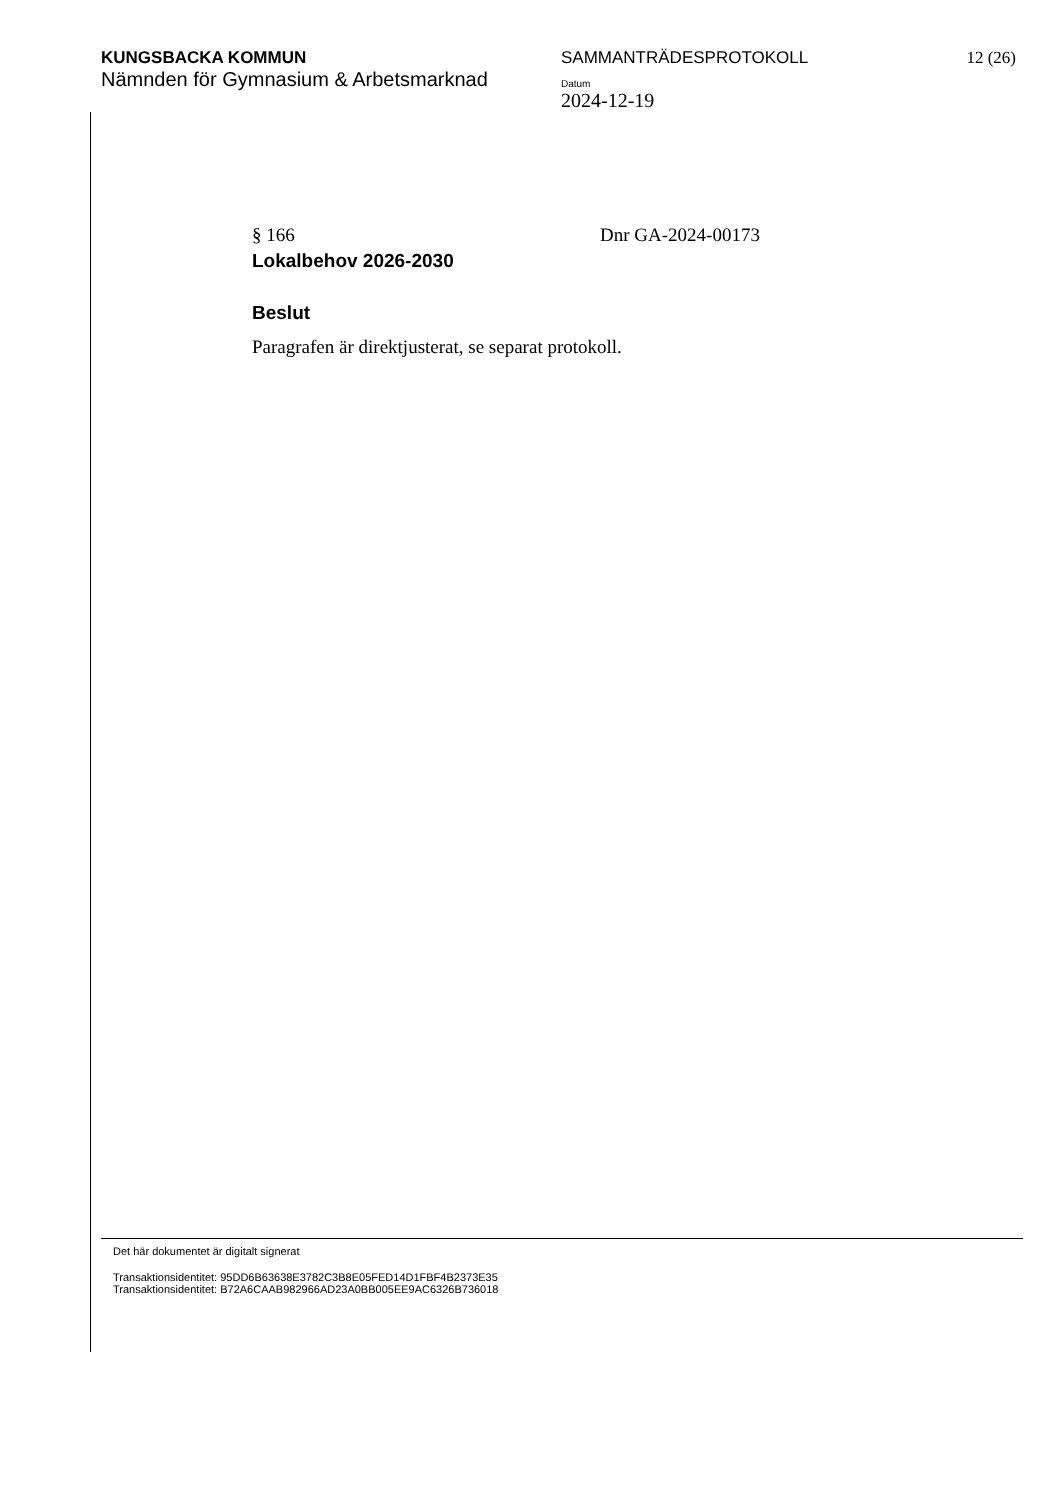KUNGSBACKA KOMMUN
Nämnden för Gymnasium & Arbetsmarknad
SAMMANTRÄDESPROTOKOLL
Datum
2024-12-19
12 (26)
§ 166 Dnr GA-2024-00173
Lokalbehov 2026-2030
Beslut
Paragrafen är direktjusterat, se separat protokoll.
Det här dokumentet är digitalt signerat
Transaktionsidentitet: 95DD6B63638E3782C3B8E05FED14D1FBF4B2373E35
Transaktionsidentitet: B72A6CAAB982966AD23A0BB005EE9AC6326B736018